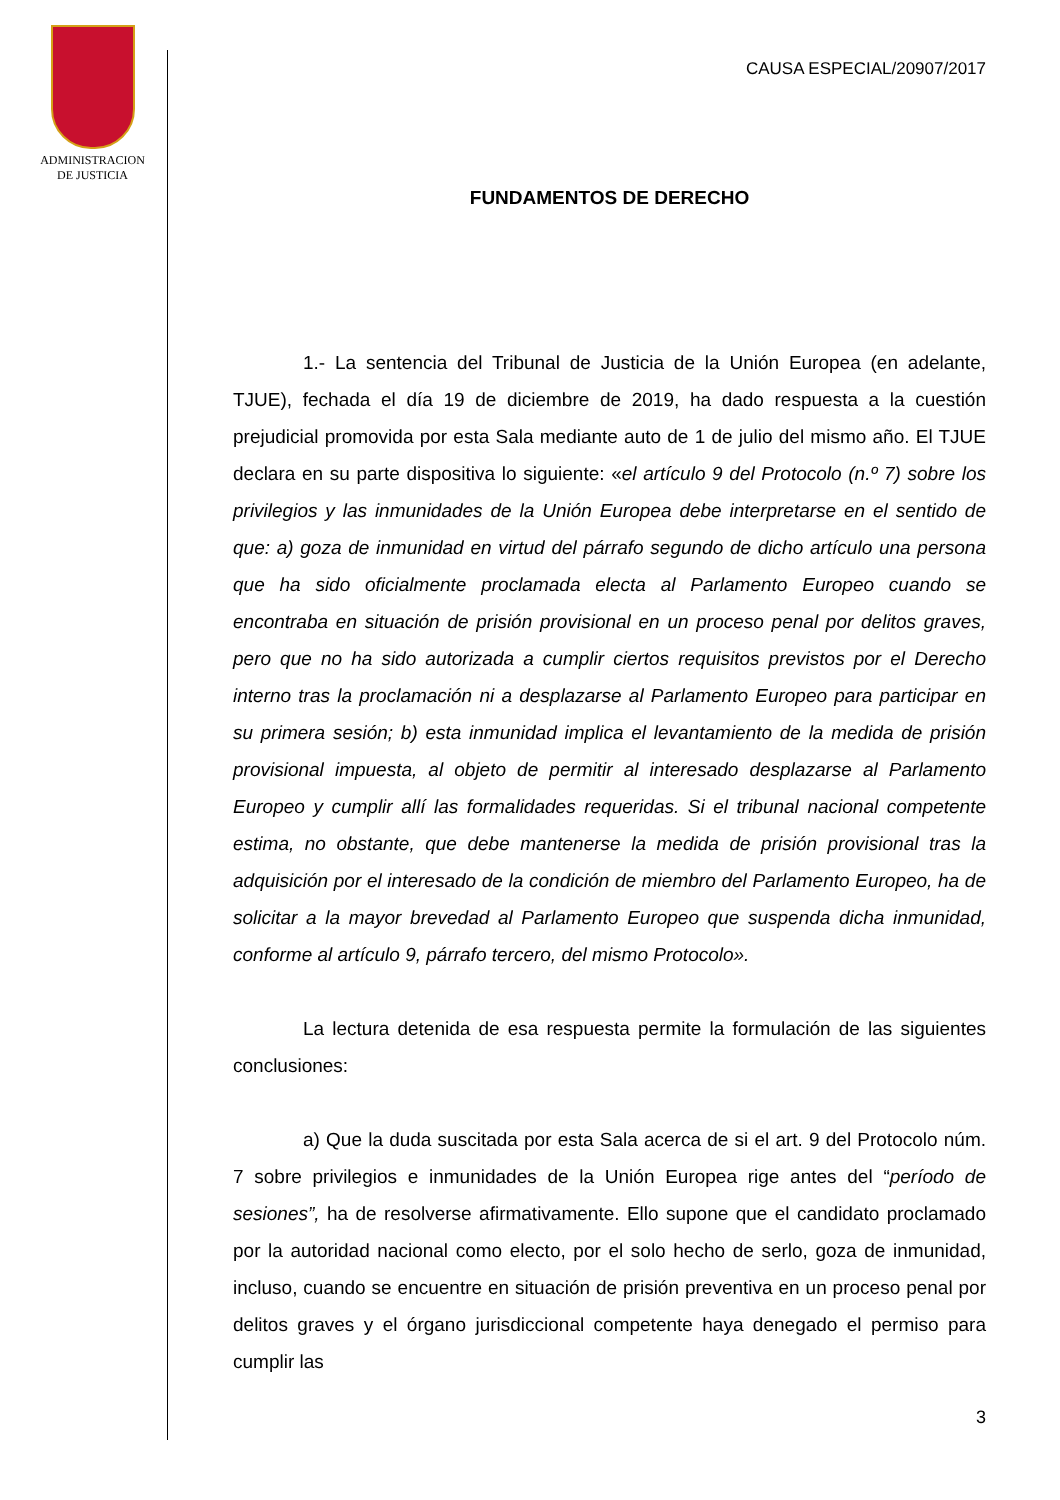ADMINISTRACION
DE JUSTICIA
CAUSA ESPECIAL/20907/2017
FUNDAMENTOS DE DERECHO
1.- La sentencia del Tribunal de Justicia de la Unión Europea (en adelante, TJUE), fechada el día 19 de diciembre de 2019, ha dado respuesta a la cuestión prejudicial promovida por esta Sala mediante auto de 1 de julio del mismo año. El TJUE declara en su parte dispositiva lo siguiente: «el artículo 9 del Protocolo (n.º 7) sobre los privilegios y las inmunidades de la Unión Europea debe interpretarse en el sentido de que: a) goza de inmunidad en virtud del párrafo segundo de dicho artículo una persona que ha sido oficialmente proclamada electa al Parlamento Europeo cuando se encontraba en situación de prisión provisional en un proceso penal por delitos graves, pero que no ha sido autorizada a cumplir ciertos requisitos previstos por el Derecho interno tras la proclamación ni a desplazarse al Parlamento Europeo para participar en su primera sesión; b) esta inmunidad implica el levantamiento de la medida de prisión provisional impuesta, al objeto de permitir al interesado desplazarse al Parlamento Europeo y cumplir allí las formalidades requeridas. Si el tribunal nacional competente estima, no obstante, que debe mantenerse la medida de prisión provisional tras la adquisición por el interesado de la condición de miembro del Parlamento Europeo, ha de solicitar a la mayor brevedad al Parlamento Europeo que suspenda dicha inmunidad, conforme al artículo 9, párrafo tercero, del mismo Protocolo».
La lectura detenida de esa respuesta permite la formulación de las siguientes conclusiones:
a) Que la duda suscitada por esta Sala acerca de si el art. 9 del Protocolo núm. 7 sobre privilegios e inmunidades de la Unión Europea rige antes del “período de sesiones”, ha de resolverse afirmativamente. Ello supone que el candidato proclamado por la autoridad nacional como electo, por el solo hecho de serlo, goza de inmunidad, incluso, cuando se encuentre en situación de prisión preventiva en un proceso penal por delitos graves y el órgano jurisdiccional competente haya denegado el permiso para cumplir las
3